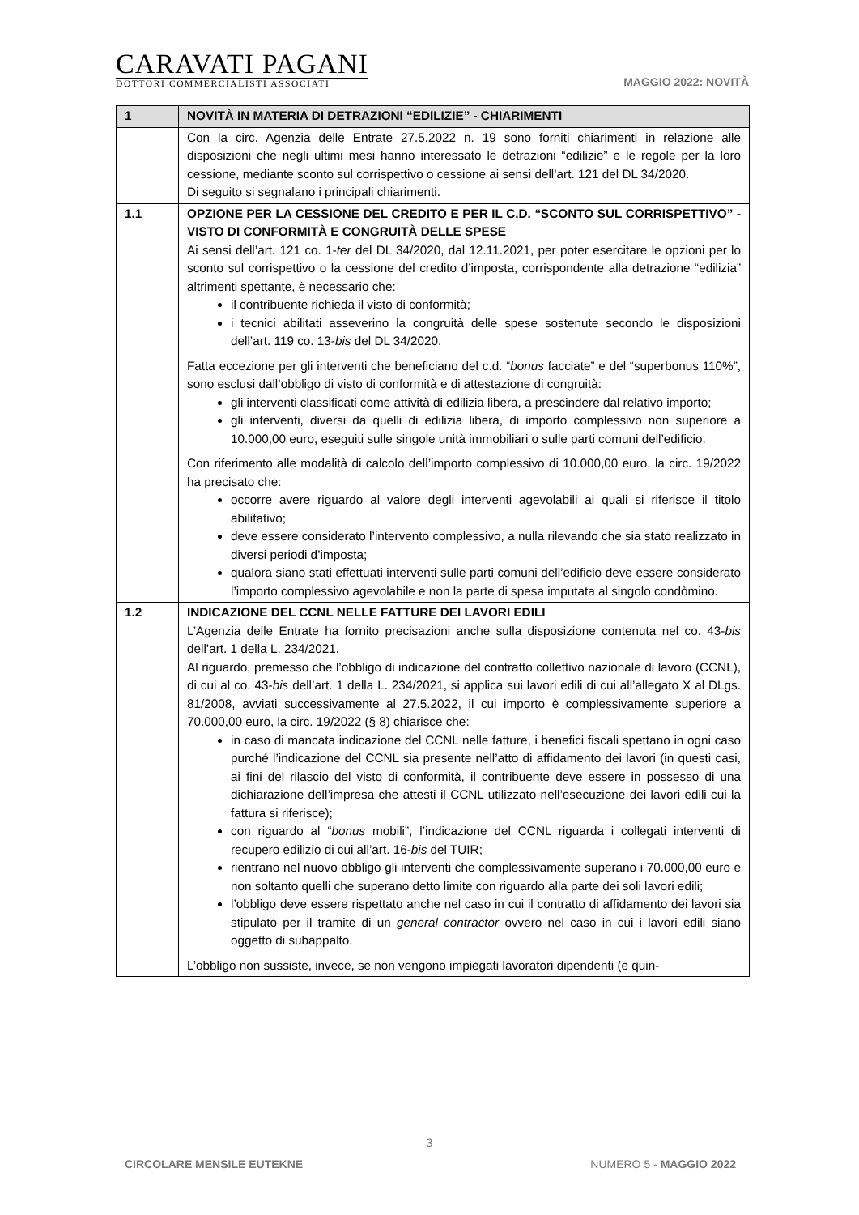CARAVATI PAGANI
DOTTORI COMMERCIALISTI ASSOCIATI
MAGGIO 2022: NOVITÀ
| 1 | NOVITÀ IN MATERIA DI DETRAZIONI “EDILIZIE” - CHIARIMENTI |
| | Con la circ. Agenzia delle Entrate 27.5.2022 n. 19 sono forniti chiarimenti in relazione alle disposizioni che negli ultimi mesi hanno interessato le detrazioni “edilizie” e le regole per la loro cessione, mediante sconto sul corrispettivo o cessione ai sensi dell’art. 121 del DL 34/2020. Di seguito si segnalano i principali chiarimenti. |
| 1.1 | OPZIONE PER LA CESSIONE DEL CREDITO E PER IL C.D. “SCONTO SUL CORRISPETTIVO” - VISTO DI CONFORMITÀ E CONGRUITÀ DELLE SPESE Ai sensi dell’art. 121 co. 1- ter del DL 34/2020, dal 12.11.2021, per poter esercitare le opzioni per lo sconto sul corrispettivo o la cessione del credito d’imposta, corrispondente alla detrazione “edilizia” altrimenti spettante, è necessario che: il contribuente richieda il visto di conformità; i tecnici abilitati asseverino la congruità delle spese sostenute secondo le disposizioni dell’art. 119 co. 13- bis del DL 34/2020. Fatta eccezione per gli interventi che beneficiano del c.d. “ bonus facciate” e del “superbonus 110%”, sono esclusi dall’obbligo di visto di conformità e di attestazione di congruità: gli interventi classificati come attività di edilizia libera, a prescindere dal relativo importo; gli interventi, diversi da quelli di edilizia libera, di importo complessivo non superiore a 10.000,00 euro, eseguiti sulle singole unità immobiliari o sulle parti comuni dell’edificio. Con riferimento alle modalità di calcolo dell’importo complessivo di 10.000,00 euro, la circ. 19/2022 ha precisato che: occorre avere riguardo al valore degli interventi agevolabili ai quali si riferisce il titolo abilitativo; deve essere considerato l’intervento complessivo, a nulla rilevando che sia stato realizzato in diversi periodi d’imposta; qualora siano stati effettuati interventi sulle parti comuni dell’edificio deve essere considerato l’importo complessivo agevolabile e non la parte di spesa imputata al singolo condòmino. |
| 1.2 | INDICAZIONE DEL CCNL NELLE FATTURE DEI LAVORI EDILI L’Agenzia delle Entrate ha fornito precisazioni anche sulla disposizione contenuta nel co. 43- bis dell’art. 1 della L. 234/2021. Al riguardo, premesso che l’obbligo di indicazione del contratto collettivo nazionale di lavoro (CCNL), di cui al co. 43- bis dell’art. 1 della L. 234/2021, si applica sui lavori edili di cui all’allegato X al DLgs. 81/2008, avviati successivamente al 27.5.2022, il cui importo è complessivamente superiore a 70.000,00 euro, la circ. 19/2022 (§ 8) chiarisce che: in caso di mancata indicazione del CCNL nelle fatture, i benefici fiscali spettano in ogni caso purché l’indicazione del CCNL sia presente nell’atto di affidamento dei lavori (in questi casi, ai fini del rilascio del visto di conformità, il contribuente deve essere in possesso di una dichiarazione dell’impresa che attesti il CCNL utilizzato nell’esecuzione dei lavori edili cui la fattura si riferisce); con riguardo al “ bonus mobili”, l’indicazione del CCNL riguarda i collegati interventi di recupero edilizio di cui all’art. 16- bis del TUIR; rientrano nel nuovo obbligo gli interventi che complessivamente superano i 70.000,00 euro e non soltanto quelli che superano detto limite con riguardo alla parte dei soli lavori edili; l’obbligo deve essere rispettato anche nel caso in cui il contratto di affidamento dei lavori sia stipulato per il tramite di un general contractor ovvero nel caso in cui i lavori edili siano oggetto di subappalto. L’obbligo non sussiste, invece, se non vengono impiegati lavoratori dipendenti (e quin- |
3
CIRCOLARE MENSILE EUTEKNE NUMERO 5 - MAGGIO 2022